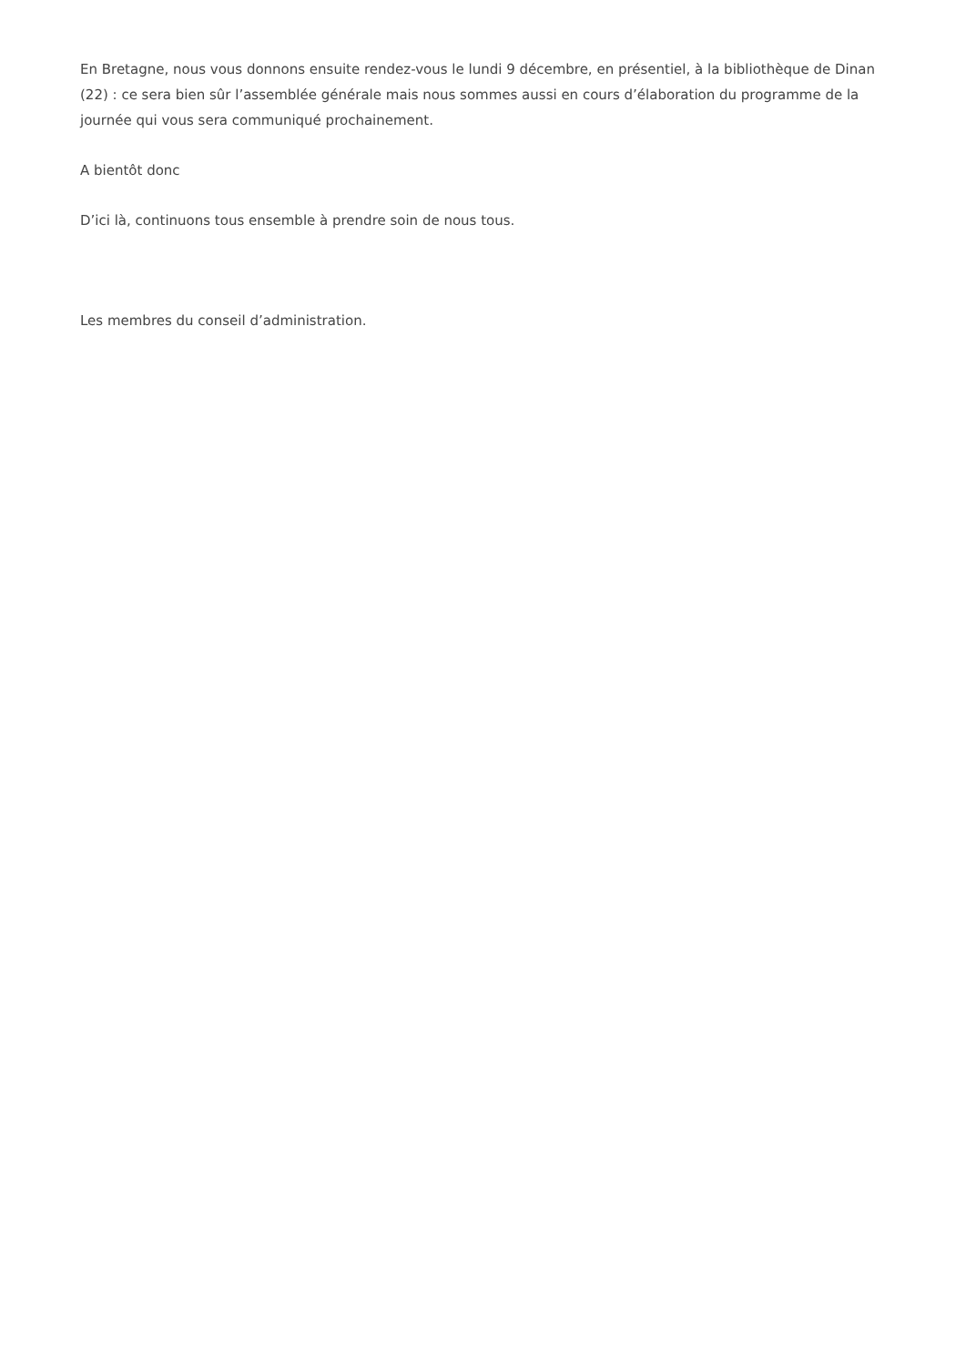En Bretagne, nous vous donnons ensuite rendez-vous le lundi 9 décembre, en présentiel, à la bibliothèque de Dinan (22) : ce sera bien sûr l’assemblée générale mais nous sommes aussi en cours d’élaboration du programme de la journée qui vous sera communiqué prochainement.
A bientôt donc
D’ici là, continuons tous ensemble à prendre soin de nous tous.
Les membres du conseil d’administration.